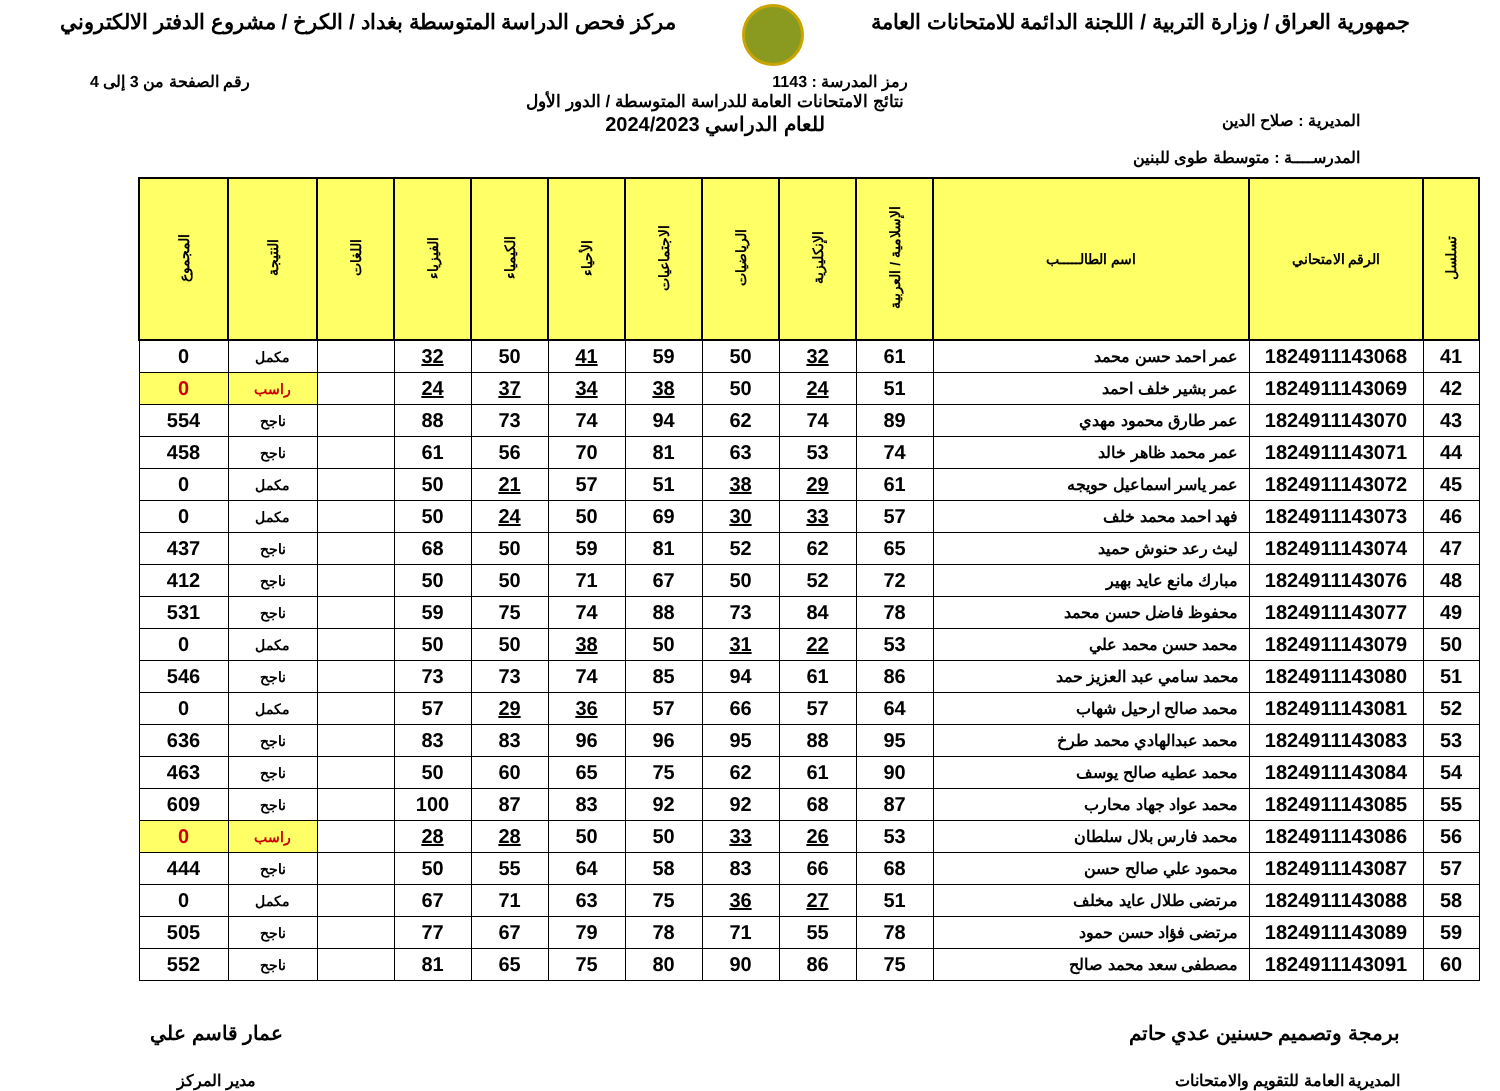جمهورية العراق / وزارة التربية / اللجنة الدائمة للامتحانات العامة
مركز فحص الدراسة المتوسطة بغداد / الكرخ / مشروع الدفتر الالكتروني
رمز المدرسة : 1143 رقم الصفحة من 3 إلى 4
المديرية : صلاح الدين
المدرســــة : متوسطة طوى للبنين
نتائج الامتحانات العامة للدراسة المتوسطة / الدور الأول
للعام الدراسي 2024/2023
| تسلسل | الرقم الامتحاني | اسم الطالـــــب | الإسلامية / العربية | الإنكليزية | الرياضيات | الاجتماعيات | الأحياء | الكيمياء | الفيزياء | اللغات | النتيجة | المجموع |
| --- | --- | --- | --- | --- | --- | --- | --- | --- | --- | --- | --- | --- |
| 41 | 1824911143068 | عمر احمد حسن محمد | 61 | 32 | 50 | 59 | 41 | 50 | 32 | | مكمل | 0 |
| 42 | 1824911143069 | عمر بشير خلف احمد | 51 | 24 | 50 | 38 | 34 | 37 | 24 | | راسب | 0 |
| 43 | 1824911143070 | عمر طارق محمود مهدي | 89 | 74 | 62 | 94 | 74 | 73 | 88 | | ناجح | 554 |
| 44 | 1824911143071 | عمر محمد ظاهر خالد | 74 | 53 | 63 | 81 | 70 | 56 | 61 | | ناجح | 458 |
| 45 | 1824911143072 | عمر ياسر اسماعيل حويجه | 61 | 29 | 38 | 51 | 57 | 21 | 50 | | مكمل | 0 |
| 46 | 1824911143073 | فهد احمد محمد خلف | 57 | 33 | 30 | 69 | 50 | 24 | 50 | | مكمل | 0 |
| 47 | 1824911143074 | ليث رعد حنوش حميد | 65 | 62 | 52 | 81 | 59 | 50 | 68 | | ناجح | 437 |
| 48 | 1824911143076 | مبارك مانع عايد بهير | 72 | 52 | 50 | 67 | 71 | 50 | 50 | | ناجح | 412 |
| 49 | 1824911143077 | محفوظ فاضل حسن محمد | 78 | 84 | 73 | 88 | 74 | 75 | 59 | | ناجح | 531 |
| 50 | 1824911143079 | محمد حسن محمد علي | 53 | 22 | 31 | 50 | 38 | 50 | 50 | | مكمل | 0 |
| 51 | 1824911143080 | محمد سامي عبد العزيز حمد | 86 | 61 | 94 | 85 | 74 | 73 | 73 | | ناجح | 546 |
| 52 | 1824911143081 | محمد صالح ارحيل شهاب | 64 | 57 | 66 | 57 | 36 | 29 | 57 | | مكمل | 0 |
| 53 | 1824911143083 | محمد عبدالهادي محمد طرخ | 95 | 88 | 95 | 96 | 96 | 83 | 83 | | ناجح | 636 |
| 54 | 1824911143084 | محمد عطيه صالح يوسف | 90 | 61 | 62 | 75 | 65 | 60 | 50 | | ناجح | 463 |
| 55 | 1824911143085 | محمد عواد جهاد محارب | 87 | 68 | 92 | 92 | 83 | 87 | 100 | | ناجح | 609 |
| 56 | 1824911143086 | محمد فارس بلال سلطان | 53 | 26 | 33 | 50 | 50 | 28 | 28 | | راسب | 0 |
| 57 | 1824911143087 | محمود علي صالح حسن | 68 | 66 | 83 | 58 | 64 | 55 | 50 | | ناجح | 444 |
| 58 | 1824911143088 | مرتضى طلال عايد مخلف | 51 | 27 | 36 | 75 | 63 | 71 | 67 | | مكمل | 0 |
| 59 | 1824911143089 | مرتضى فؤاد حسن حمود | 78 | 55 | 71 | 78 | 79 | 67 | 77 | | ناجح | 505 |
| 60 | 1824911143091 | مصطفى سعد محمد صالح | 75 | 86 | 90 | 80 | 75 | 65 | 81 | | ناجح | 552 |
برمجة وتصميم حسنين عدي حاتم
المديرية العامة للتقويم والامتحانات
عمار قاسم علي
مدير المركز